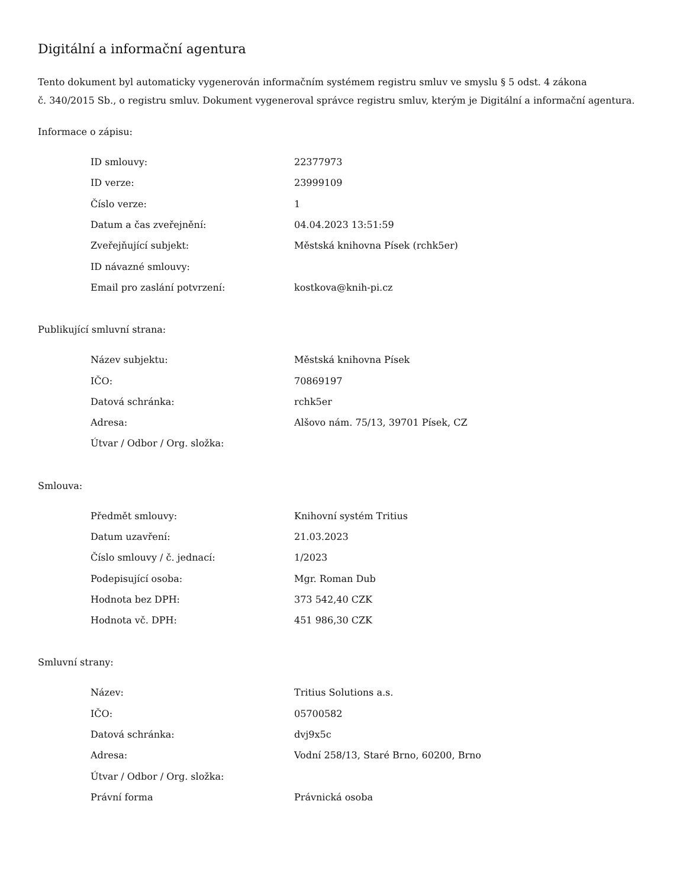Digitální a informační agentura
Tento dokument byl automaticky vygenerován informačním systémem registru smluv ve smyslu § 5 odst. 4 zákona
č. 340/2015 Sb., o registru smluv. Dokument vygeneroval správce registru smluv, kterým je Digitální a informační agentura.
Informace o zápisu:
| ID smlouvy: | 22377973 |
| ID verze: | 23999109 |
| Číslo verze: | 1 |
| Datum a čas zveřejnění: | 04.04.2023 13:51:59 |
| Zveřejňující subjekt: | Městská knihovna Písek (rchk5er) |
| ID návazné smlouvy: | |
| Email pro zaslání potvrzení: | kostkova@knih-pi.cz |
Publikující smluvní strana:
| Název subjektu: | Městská knihovna Písek |
| IČO: | 70869197 |
| Datová schránka: | rchk5er |
| Adresa: | Alšovo nám. 75/13, 39701 Písek, CZ |
| Útvar / Odbor / Org. složka: | |
Smlouva:
| Předmět smlouvy: | Knihovní systém Tritius |
| Datum uzavření: | 21.03.2023 |
| Číslo smlouvy / č. jednací: | 1/2023 |
| Podepisující osoba: | Mgr. Roman Dub |
| Hodnota bez DPH: | 373 542,40 CZK |
| Hodnota vč. DPH: | 451 986,30 CZK |
Smluvní strany:
| Název: | Tritius Solutions a.s. |
| IČO: | 05700582 |
| Datová schránka: | dvj9x5c |
| Adresa: | Vodní 258/13, Staré Brno, 60200, Brno |
| Útvar / Odbor / Org. složka: | |
| Právní forma | Právnická osoba |